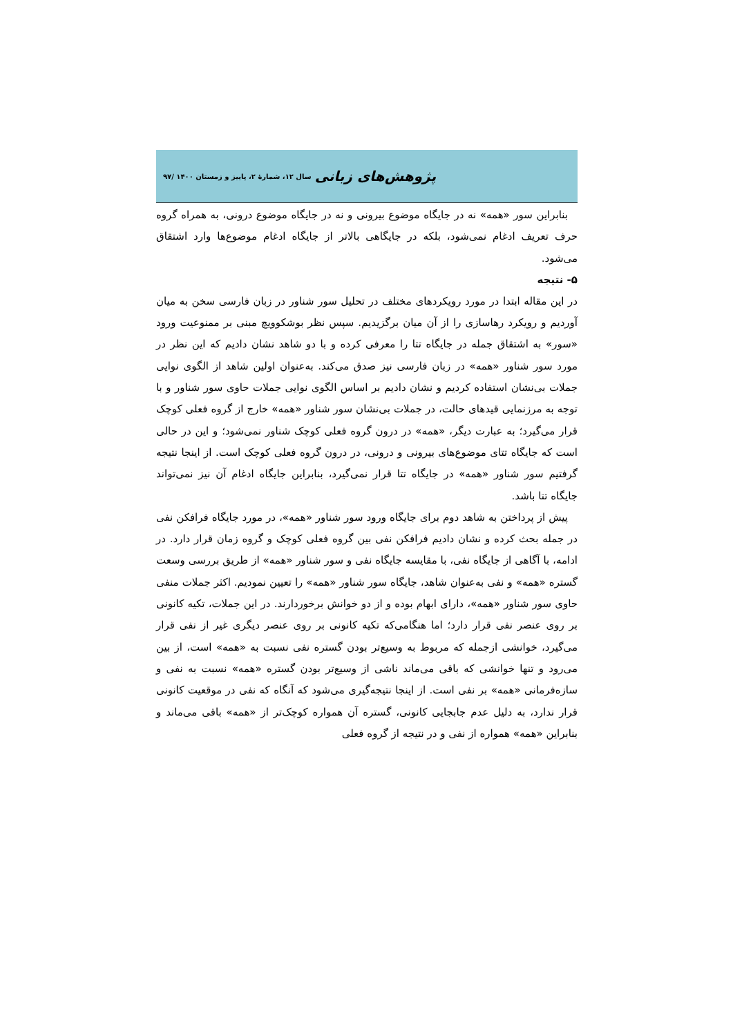پژوهش‌های زبانی سال ۱۲، شمارهٔ ۲، پاییز و زمستان ۱۴۰۰ /۹۷
بنابراین سور «همه» نه در جایگاه موضوع بیرونی و نه در جایگاه موضوع درونی، به همراه گروه حرف تعریف ادغام نمی‌شود، بلکه در جایگاهی بالاتر از جایگاه ادغام موضوع‌ها وارد اشتقاق می‌شود.
۵- نتیجه
در این مقاله ابتدا در مورد رویکردهای مختلف در تحلیل سور شناور در زبان فارسی سخن به میان آوردیم و رویکرد رهاسازی را از آن میان برگزیدیم. سپس نظر بوشکوویچ مبنی بر ممنوعیت ورود «سور» به اشتقاق جمله در جایگاه تتا را معرفی کرده و با دو شاهد نشان دادیم که این نظر در مورد سور شناور «همه» در زبان فارسی نیز صدق می‌کند. به‌عنوان اولین شاهد از الگوی نوایی جملات بی‌نشان استفاده کردیم و نشان دادیم بر اساس الگوی نوایی جملات حاوی سور شناور و با توجه به مرزنمایی قیدهای حالت، در جملات بی‌نشان سور شناور «همه» خارج از گروه فعلی کوچک قرار می‌گیرد؛ به عبارت دیگر، «همه» در درون گروه فعلی کوچک شناور نمی‌شود؛ و این در حالی است که جایگاه تتای موضوع‌های بیرونی و درونی، در درون گروه فعلی کوچک است. از اینجا نتیجه گرفتیم سور شناور «همه» در جایگاه تتا قرار نمی‌گیرد، بنابراین جایگاه ادغام آن نیز نمی‌تواند جایگاه تتا باشد.
پیش از پرداختن به شاهد دوم برای جایگاه ورود سور شناور «همه»، در مورد جایگاه فرافکن نفی در جمله بحث کرده و نشان دادیم فرافکن نفی بین گروه فعلی کوچک و گروه زمان قرار دارد. در ادامه، با آگاهی از جایگاه نفی، با مقایسه جایگاه نفی و سور شناور «همه» از طریق بررسی وسعت گستره «همه» و نفی به‌عنوان شاهد، جایگاه سور شناور «همه» را تعیین نمودیم. اکثر جملات منفی حاوی سور شناور «همه»، دارای ابهام بوده و از دو خوانش برخوردارند. در این جملات، تکیه کانونی بر روی عنصر نفی قرار دارد؛ اما هنگامی‌که تکیه کانونی بر روی عنصر دیگری غیر از نفی قرار می‌گیرد، خوانشی ازجمله که مربوط به وسیع‌تر بودن گستره نفی نسبت به «همه» است، از بین می‌رود و تنها خوانشی که باقی می‌ماند ناشی از وسیع‌تر بودن گستره «همه» نسبت به نفی و سازه‌فرمانی «همه» بر نفی است. از اینجا نتیجه‌گیری می‌شود که آنگاه که نفی در موقعیت کانونی قرار ندارد، به دلیل عدم جابجایی کانونی، گستره آن همواره کوچک‌تر از «همه» باقی می‌ماند و بنابراین «همه» همواره از نفی و در نتیجه از گروه فعلی